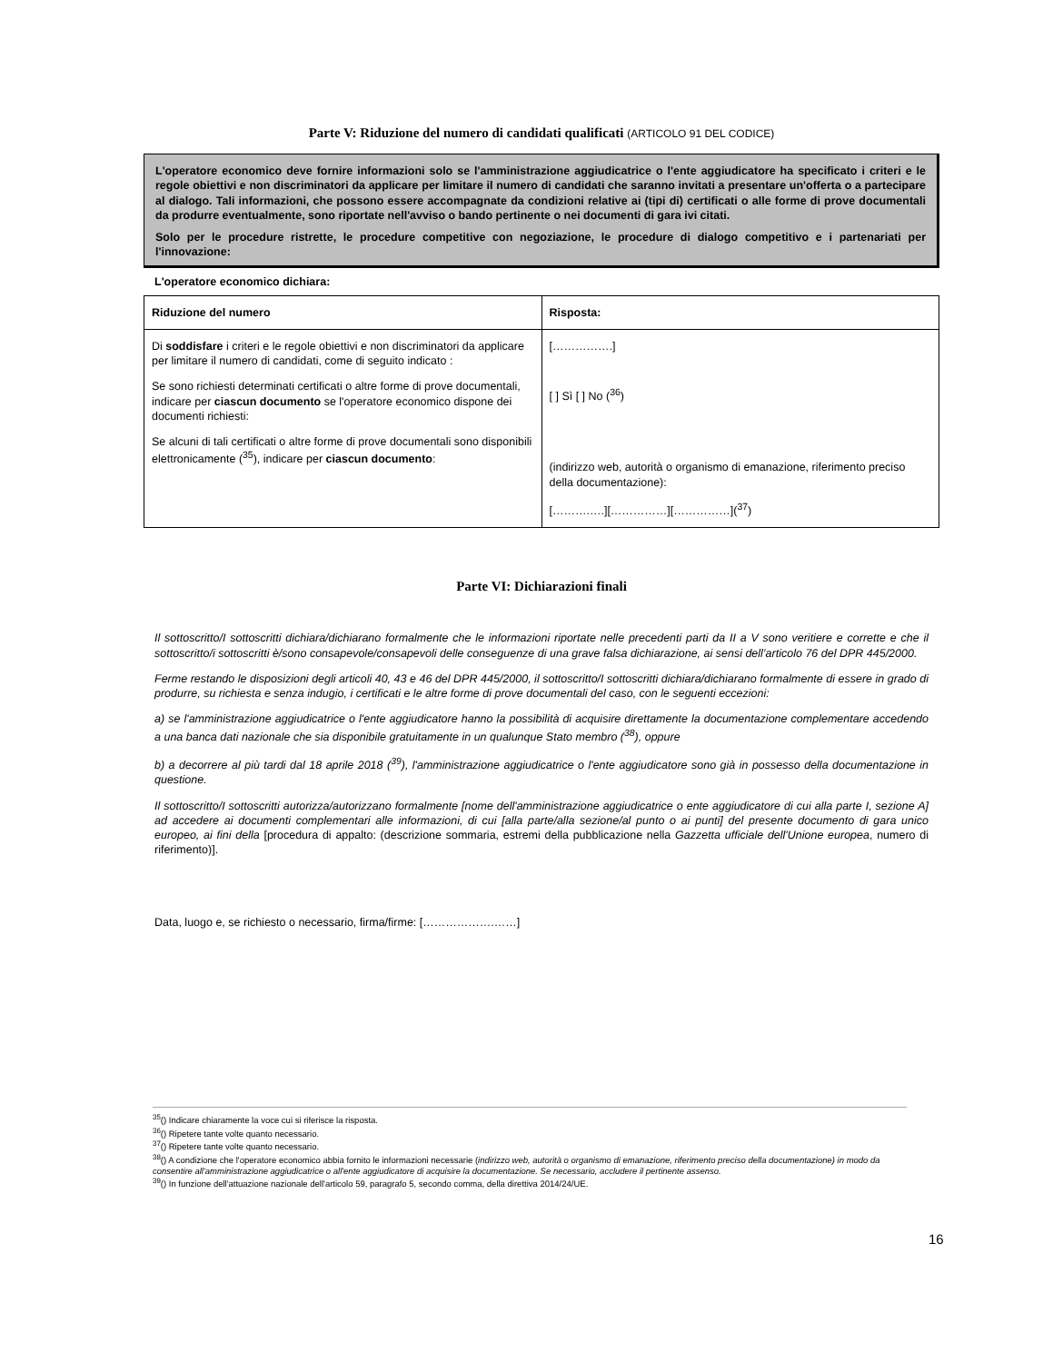Parte V: Riduzione del numero di candidati qualificati (ARTICOLO 91 DEL CODICE)
L'operatore economico deve fornire informazioni solo se l'amministrazione aggiudicatrice o l'ente aggiudicatore ha specificato i criteri e le regole obiettivi e non discriminatori da applicare per limitare il numero di candidati che saranno invitati a presentare un'offerta o a partecipare al dialogo. Tali informazioni, che possono essere accompagnate da condizioni relative ai (tipi di) certificati o alle forme di prove documentali da produrre eventualmente, sono riportate nell'avviso o bando pertinente o nei documenti di gara ivi citati.
Solo per le procedure ristrette, le procedure competitive con negoziazione, le procedure di dialogo competitivo e i partenariati per l'innovazione:
L'operatore economico dichiara:
| Riduzione del numero | Risposta: |
| --- | --- |
| Di soddisfare i criteri e le regole obiettivi e non discriminatori da applicare per limitare il numero di candidati, come di seguito indicato : Se sono richiesti determinati certificati o altre forme di prove documentali, indicare per ciascun documento se l'operatore economico dispone dei documenti richiesti: Se alcuni di tali certificati o altre forme di prove documentali sono disponibili elettronicamente (<sup>35</sup>), indicare per ciascun documento : | […………….] [ ] Sì [ ] No (<sup>36</sup>) (indirizzo web, autorità o organismo di emanazione, riferimento preciso della documentazione): [……….….][……………][……………](<sup>37</sup>) |
Parte VI: Dichiarazioni finali
Il sottoscritto/I sottoscritti dichiara/dichiarano formalmente che le informazioni riportate nelle precedenti parti da II a V sono veritiere e corrette e che il sottoscritto/i sottoscritti è/sono consapevole/consapevoli delle conseguenze di una grave falsa dichiarazione, ai sensi dell’articolo 76 del DPR 445/2000.
Ferme restando le disposizioni degli articoli 40, 43 e 46 del DPR 445/2000, il sottoscritto/I sottoscritti dichiara/dichiarano formalmente di essere in grado di produrre, su richiesta e senza indugio, i certificati e le altre forme di prove documentali del caso, con le seguenti eccezioni:
a) se l'amministrazione aggiudicatrice o l'ente aggiudicatore hanno la possibilità di acquisire direttamente la documentazione complementare accedendo a una banca dati nazionale che sia disponibile gratuitamente in un qualunque Stato membro (<sup>38</sup>), oppure
b) a decorrere al più tardi dal 18 aprile 2018 (<sup>39</sup>), l'amministrazione aggiudicatrice o l'ente aggiudicatore sono già in possesso della documentazione in questione.
Il sottoscritto/I sottoscritti autorizza/autorizzano formalmente [nome dell'amministrazione aggiudicatrice o ente aggiudicatore di cui alla parte I, sezione A] ad accedere ai documenti complementari alle informazioni, di cui [alla parte/alla sezione/al punto o ai punti] del presente documento di gara unico europeo, ai fini della [procedura di appalto: (descrizione sommaria, estremi della pubblicazione nella Gazzetta ufficiale dell'Unione europea, numero di riferimento)].
Data, luogo e, se richiesto o necessario, firma/firme: [……………….……]
<sup>35</sup> () Indicare chiaramente la voce cui si riferisce la risposta.
<sup>36</sup> () Ripetere tante volte quanto necessario.
<sup>37</sup> () Ripetere tante volte quanto necessario.
<sup>38</sup> () A condizione che l'operatore economico abbia fornito le informazioni necessarie (indirizzo web, autorità o organismo di emanazione, riferimento preciso della documentazione) in modo da consentire all'amministrazione aggiudicatrice o all'ente aggiudicatore di acquisire la documentazione. Se necessario, accludere il pertinente assenso.
<sup>39</sup> () In funzione dell'attuazione nazionale dell'articolo 59, paragrafo 5, secondo comma, della direttiva 2014/24/UE.
16